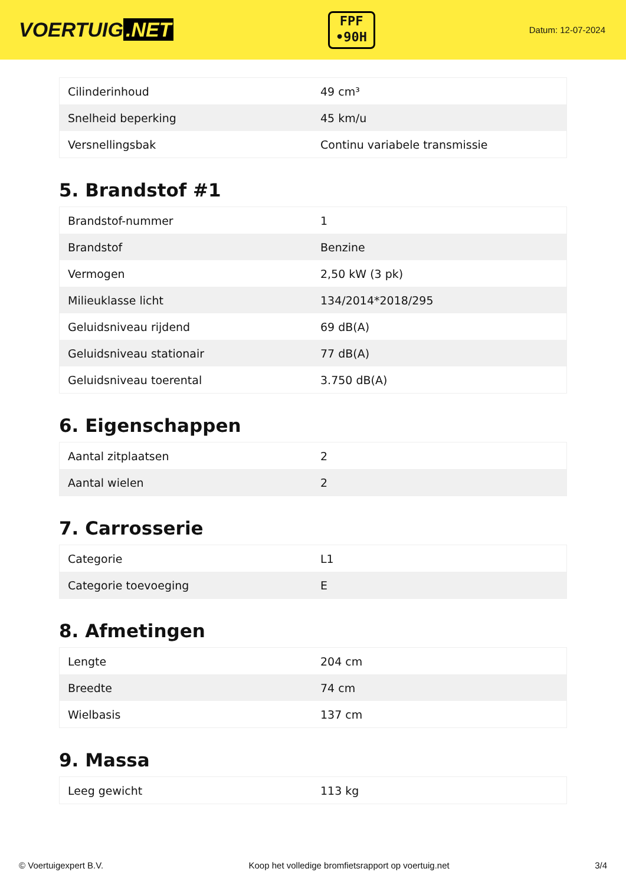VOERTUIG.NET
FPF
•90H
Datum: 12-07-2024
| Cilinderinhoud | 49 cm³ |
| Snelheid beperking | 45 km/u |
| Versnellingsbak | Continu variabele transmissie |
5. Brandstof #1
| Brandstof-nummer | 1 |
| Brandstof | Benzine |
| Vermogen | 2,50 kW (3 pk) |
| Milieuklasse licht | 134/2014*2018/295 |
| Geluidsniveau rijdend | 69 dB(A) |
| Geluidsniveau stationair | 77 dB(A) |
| Geluidsniveau toerental | 3.750 dB(A) |
6. Eigenschappen
| Aantal zitplaatsen | 2 |
| Aantal wielen | 2 |
7. Carrosserie
| Categorie | L1 |
| Categorie toevoeging | E |
8. Afmetingen
| Lengte | 204 cm |
| Breedte | 74 cm |
| Wielbasis | 137 cm |
9. Massa
| Leeg gewicht | 113 kg |
© Voertuigexpert B.V. Koop het volledige bromfietsrapport op voertuig.net 3/4